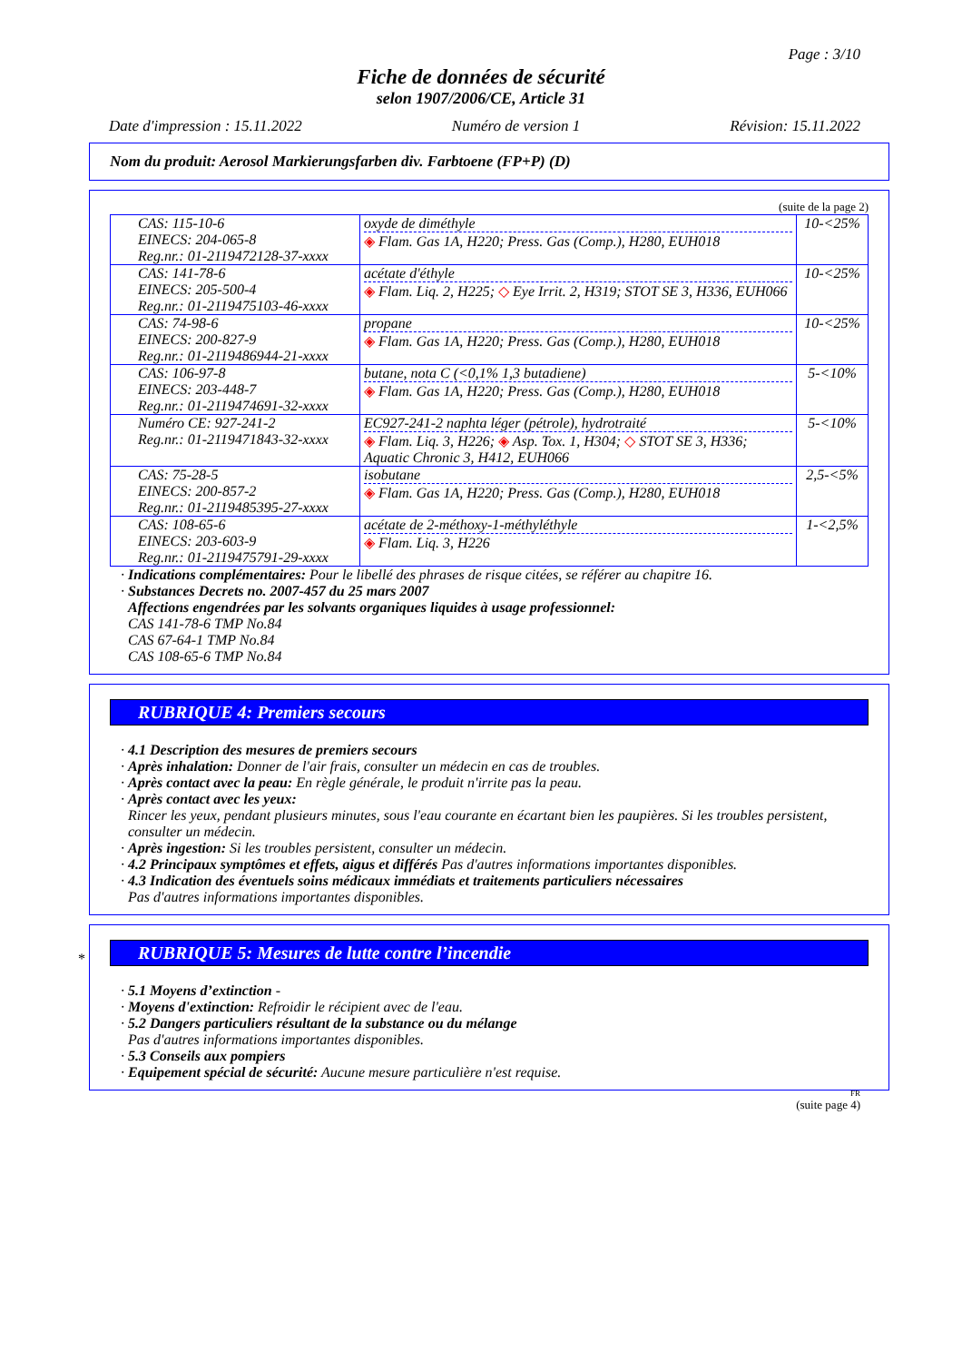Page : 3/10
Fiche de données de sécurité
selon 1907/2006/CE, Article 31
Date d'impression : 15.11.2022 Numéro de version 1 Révision: 15.11.2022
Nom du produit: Aerosol Markierungsfarben div. Farbtoene (FP+P) (D)
(suite de la page 2)
| CAS: 115-10-6 EINECS: 204-065-8 Reg.nr.: 01-2119472128-37-xxxx | oxyde de diméthyle ◈ Flam. Gas 1A, H220; Press. Gas (Comp.), H280, EUH018 | 10-<25% |
| CAS: 141-78-6 EINECS: 205-500-4 Reg.nr.: 01-2119475103-46-xxxx | acétate d'éthyle ◈ Flam. Liq. 2, H225; ◇ Eye Irrit. 2, H319; STOT SE 3, H336, EUH066 | 10-<25% |
| CAS: 74-98-6 EINECS: 200-827-9 Reg.nr.: 01-2119486944-21-xxxx | propane ◈ Flam. Gas 1A, H220; Press. Gas (Comp.), H280, EUH018 | 10-<25% |
| CAS: 106-97-8 EINECS: 203-448-7 Reg.nr.: 01-2119474691-32-xxxx | butane, nota C (<0,1% 1,3 butadiene) ◈ Flam. Gas 1A, H220; Press. Gas (Comp.), H280, EUH018 | 5-<10% |
| Numéro CE: 927-241-2 Reg.nr.: 01-2119471843-32-xxxx | EC927-241-2 naphta léger (pétrole), hydrotraité ◈ Flam. Liq. 3, H226; ◈ Asp. Tox. 1, H304; ◇ STOT SE 3, H336; Aquatic Chronic 3, H412, EUH066 | 5-<10% |
| CAS: 75-28-5 EINECS: 200-857-2 Reg.nr.: 01-2119485395-27-xxxx | isobutane ◈ Flam. Gas 1A, H220; Press. Gas (Comp.), H280, EUH018 | 2,5-<5% |
| CAS: 108-65-6 EINECS: 203-603-9 Reg.nr.: 01-2119475791-29-xxxx | acétate de 2-méthoxy-1-méthyléthyle ◈ Flam. Liq. 3, H226 | 1-<2,5% |
· Indications complémentaires: Pour le libellé des phrases de risque citées, se référer au chapitre 16.
· Substances Decrets no. 2007-457 du 25 mars 2007
Affections engendrées par les solvants organiques liquides à usage professionnel:
CAS 141-78-6 TMP No.84
CAS 67-64-1 TMP No.84
CAS 108-65-6 TMP No.84
RUBRIQUE 4: Premiers secours
· 4.1 Description des mesures de premiers secours
· Après inhalation: Donner de l'air frais, consulter un médecin en cas de troubles.
· Après contact avec la peau: En règle générale, le produit n'irrite pas la peau.
· Après contact avec les yeux:
Rincer les yeux, pendant plusieurs minutes, sous l'eau courante en écartant bien les paupières. Si les troubles persistent, consulter un médecin.
· Après ingestion: Si les troubles persistent, consulter un médecin.
· 4.2 Principaux symptômes et effets, aigus et différés Pas d'autres informations importantes disponibles.
· 4.3 Indication des éventuels soins médicaux immédiats et traitements particuliers nécessaires
Pas d'autres informations importantes disponibles.
*
RUBRIQUE 5: Mesures de lutte contre l’incendie
· 5.1 Moyens d’extinction -
· Moyens d'extinction: Refroidir le récipient avec de l'eau.
· 5.2 Dangers particuliers résultant de la substance ou du mélange
Pas d'autres informations importantes disponibles.
· 5.3 Conseils aux pompiers
· Equipement spécial de sécurité: Aucune mesure particulière n'est requise.
FR
(suite page 4)